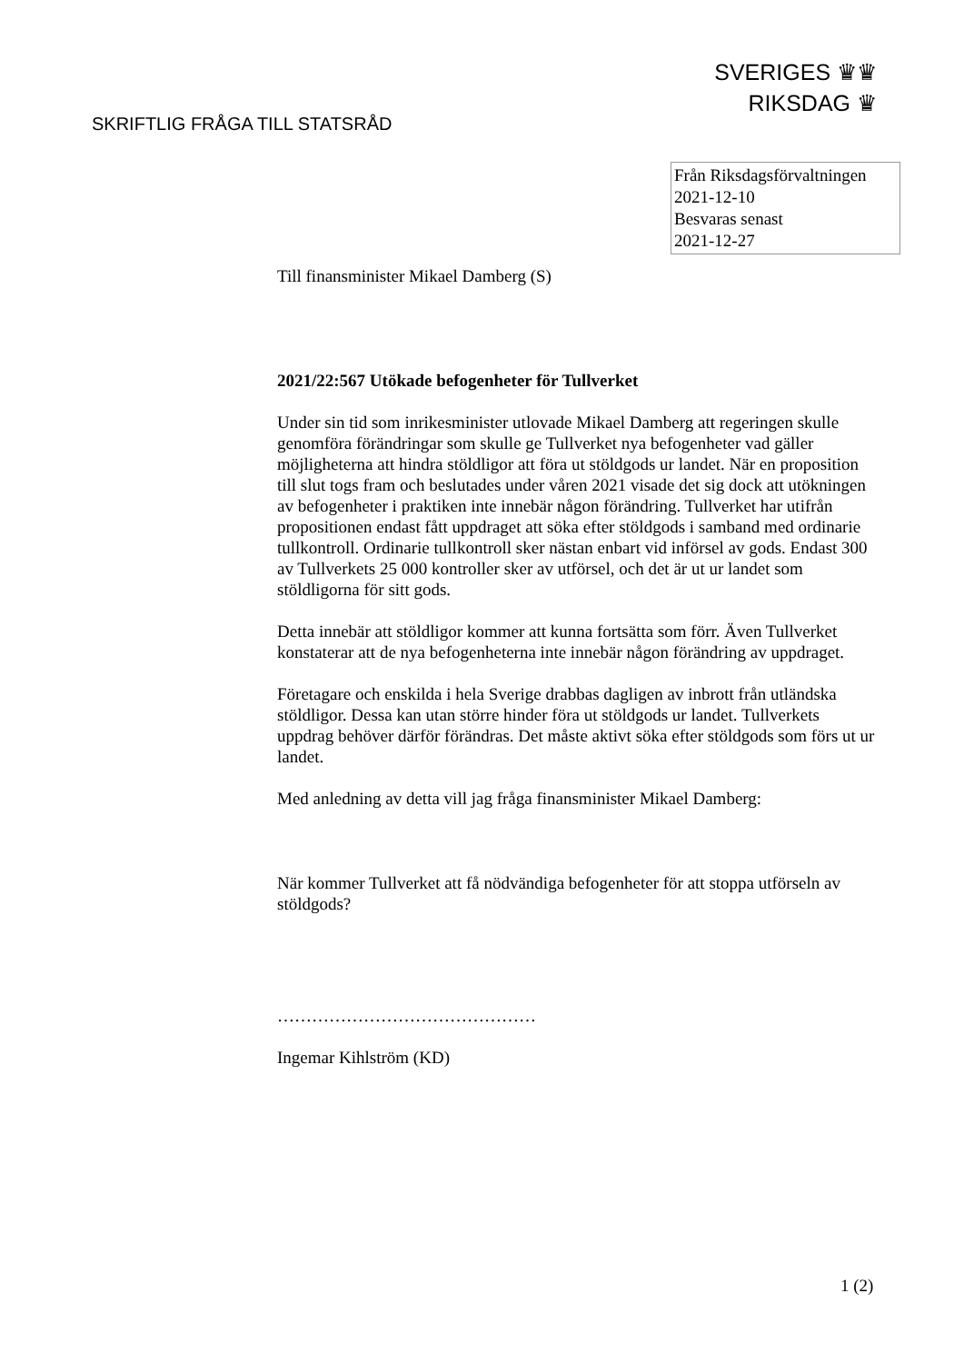SVERIGES ♛♛
RIKSDAG ♛
SKRIFTLIG FRÅGA TILL STATSRÅD
Från Riksdagsförvaltningen
2021-12-10
Besvaras senast
2021-12-27
Till finansminister Mikael Damberg (S)
2021/22:567 Utökade befogenheter för Tullverket
Under sin tid som inrikesminister utlovade Mikael Damberg att regeringen skulle genomföra förändringar som skulle ge Tullverket nya befogenheter vad gäller möjligheterna att hindra stöldligor att föra ut stöldgods ur landet. När en proposition till slut togs fram och beslutades under våren 2021 visade det sig dock att utökningen av befogenheter i praktiken inte innebär någon förändring. Tullverket har utifrån propositionen endast fått uppdraget att söka efter stöldgods i samband med ordinarie tullkontroll. Ordinarie tullkontroll sker nästan enbart vid införsel av gods. Endast 300 av Tullverkets 25 000 kontroller sker av utförsel, och det är ut ur landet som stöldligorna för sitt gods.
Detta innebär att stöldligor kommer att kunna fortsätta som förr. Även Tullverket konstaterar att de nya befogenheterna inte innebär någon förändring av uppdraget.
Företagare och enskilda i hela Sverige drabbas dagligen av inbrott från utländska stöldligor. Dessa kan utan större hinder föra ut stöldgods ur landet. Tullverkets uppdrag behöver därför förändras. Det måste aktivt söka efter stöldgods som förs ut ur landet.
Med anledning av detta vill jag fråga finansminister Mikael Damberg:
När kommer Tullverket att få nödvändiga befogenheter för att stoppa utförseln av stöldgods?
………………………………………
Ingemar Kihlström (KD)
1 (2)